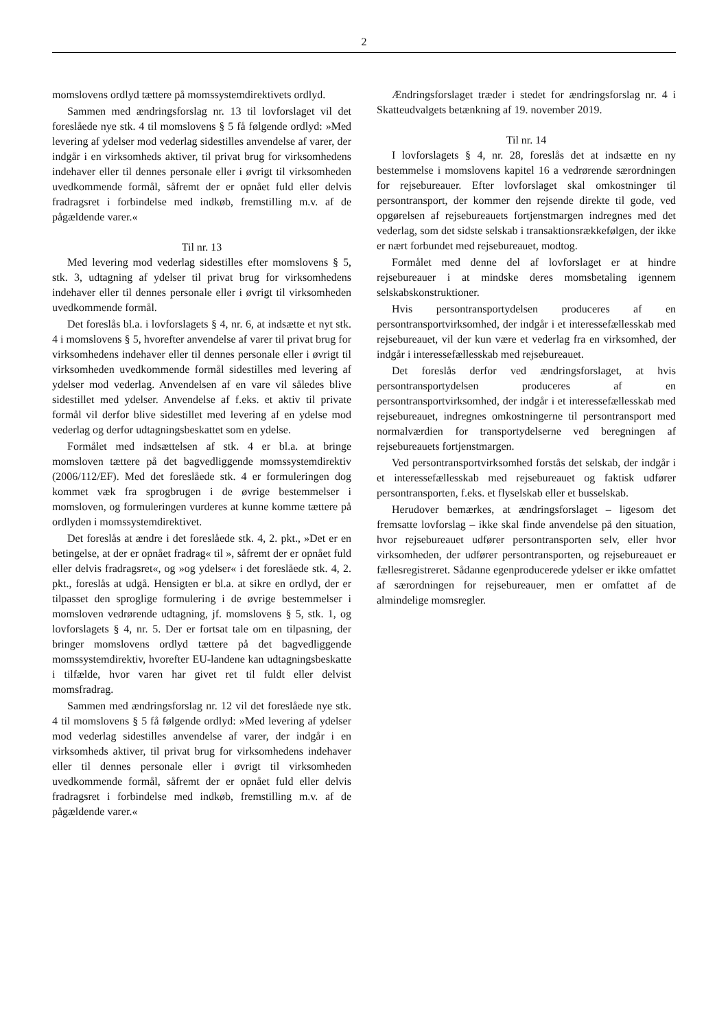2
momslovens ordlyd tættere på momssystemdirektivets ordlyd.
Sammen med ændringsforslag nr. 13 til lovforslaget vil det foreslåede nye stk. 4 til momslovens § 5 få følgende ordlyd: »Med levering af ydelser mod vederlag sidestilles anvendelse af varer, der indgår i en virksomheds aktiver, til privat brug for virksomhedens indehaver eller til dennes personale eller i øvrigt til virksomheden uvedkommende formål, såfremt der er opnået fuld eller delvis fradragsret i forbindelse med indkøb, fremstilling m.v. af de pågældende varer.«
Til nr. 13
Med levering mod vederlag sidestilles efter momslovens § 5, stk. 3, udtagning af ydelser til privat brug for virksomhedens indehaver eller til dennes personale eller i øvrigt til virksomheden uvedkommende formål.
Det foreslås bl.a. i lovforslagets § 4, nr. 6, at indsætte et nyt stk. 4 i momslovens § 5, hvorefter anvendelse af varer til privat brug for virksomhedens indehaver eller til dennes personale eller i øvrigt til virksomheden uvedkommende formål sidestilles med levering af ydelser mod vederlag. Anvendelsen af en vare vil således blive sidestillet med ydelser. Anvendelse af f.eks. et aktiv til private formål vil derfor blive sidestillet med levering af en ydelse mod vederlag og derfor udtagningsbeskattet som en ydelse.
Formålet med indsættelsen af stk. 4 er bl.a. at bringe momsloven tættere på det bagvedliggende momssystemdirektiv (2006/112/EF). Med det foreslåede stk. 4 er formuleringen dog kommet væk fra sprogbrugen i de øvrige bestemmelser i momsloven, og formuleringen vurderes at kunne komme tættere på ordlyden i momssystemdirektivet.
Det foreslås at ændre i det foreslåede stk. 4, 2. pkt., »Det er en betingelse, at der er opnået fradrag« til », såfremt der er opnået fuld eller delvis fradragsret«, og »og ydelser« i det foreslåede stk. 4, 2. pkt., foreslås at udgå. Hensigten er bl.a. at sikre en ordlyd, der er tilpasset den sproglige formulering i de øvrige bestemmelser i momsloven vedrørende udtagning, jf. momslovens § 5, stk. 1, og lovforslagets § 4, nr. 5. Der er fortsat tale om en tilpasning, der bringer momslovens ordlyd tættere på det bagvedliggende momssystemdirektiv, hvorefter EU-landene kan udtagningsbeskatte i tilfælde, hvor varen har givet ret til fuldt eller delvist momsfradrag.
Sammen med ændringsforslag nr. 12 vil det foreslåede nye stk. 4 til momslovens § 5 få følgende ordlyd: »Med levering af ydelser mod vederlag sidestilles anvendelse af varer, der indgår i en virksomheds aktiver, til privat brug for virksomhedens indehaver eller til dennes personale eller i øvrigt til virksomheden uvedkommende formål, såfremt der er opnået fuld eller delvis fradragsret i forbindelse med indkøb, fremstilling m.v. af de pågældende varer.«
Ændringsforslaget træder i stedet for ændringsforslag nr. 4 i Skatteudvalgets betænkning af 19. november 2019.
Til nr. 14
I lovforslagets § 4, nr. 28, foreslås det at indsætte en ny bestemmelse i momslovens kapitel 16 a vedrørende særordningen for rejsebureauer. Efter lovforslaget skal omkostninger til persontransport, der kommer den rejsende direkte til gode, ved opgørelsen af rejsebureauets fortjenstmargen indregnes med det vederlag, som det sidste selskab i transaktionsrækkefølgen, der ikke er nært forbundet med rejsebureauet, modtog.
Formålet med denne del af lovforslaget er at hindre rejsebureauer i at mindske deres momsbetaling igennem selskabskonstruktioner.
Hvis persontransportydelsen produceres af en persontransportvirksomhed, der indgår i et interessefællesskab med rejsebureauet, vil der kun være et vederlag fra en virksomhed, der indgår i interessefællesskab med rejsebureauet.
Det foreslås derfor ved ændringsforslaget, at hvis persontransportydelsen produceres af en persontransportvirksomhed, der indgår i et interessefællesskab med rejsebureauet, indregnes omkostningerne til persontransport med normalværdien for transportydelserne ved beregningen af rejsebureauets fortjenstmargen.
Ved persontransportvirksomhed forstås det selskab, der indgår i et interessefællesskab med rejsebureauet og faktisk udfører persontransporten, f.eks. et flyselskab eller et busselskab.
Herudover bemærkes, at ændringsforslaget – ligesom det fremsatte lovforslag – ikke skal finde anvendelse på den situation, hvor rejsebureauet udfører persontransporten selv, eller hvor virksomheden, der udfører persontransporten, og rejsebureauet er fællesregistreret. Sådanne egenproducerede ydelser er ikke omfattet af særordningen for rejsebureauer, men er omfattet af de almindelige momsregler.